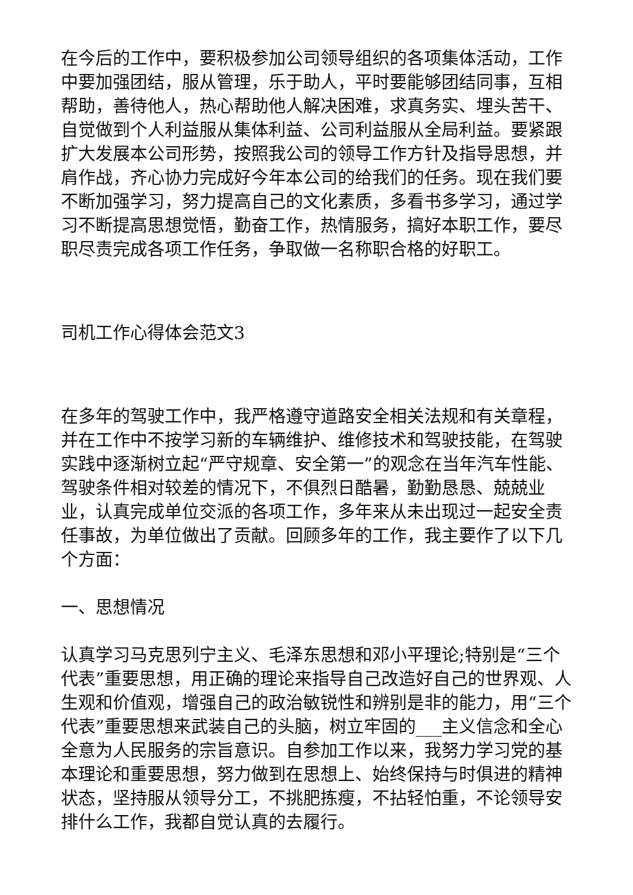在今后的工作中，要积极参加公司领导组织的各项集体活动，工作中要加强团结，服从管理，乐于助人，平时要能够团结同事，互相帮助，善待他人，热心帮助他人解决困难，求真务实、埋头苦干、自觉做到个人利益服从集体利益、公司利益服从全局利益。要紧跟扩大发展本公司形势，按照我公司的领导工作方针及指导思想，并肩作战，齐心协力完成好今年本公司的给我们的任务。现在我们要不断加强学习，努力提高自己的文化素质，多看书多学习，通过学习不断提高思想觉悟，勤奋工作，热情服务，搞好本职工作，要尽职尽责完成各项工作任务，争取做一名称职合格的好职工。
司机工作心得体会范文3
在多年的驾驶工作中，我严格遵守道路安全相关法规和有关章程，并在工作中不按学习新的车辆维护、维修技术和驾驶技能，在驾驶实践中逐渐树立起“严守规章、安全第一”的观念在当年汽车性能、驾驶条件相对较差的情况下，不俱烈日酷暑，勤勤恳恳、兢兢业业，认真完成单位交派的各项工作，多年来从未出现过一起安全责任事故，为单位做出了贡献。回顾多年的工作，我主要作了以下几个方面：
一、思想情况
认真学习马克思列宁主义、毛泽东思想和邓小平理论;特别是“三个代表”重要思想，用正确的理论来指导自己改造好自己的世界观、人生观和价值观，增强自己的政治敏锐性和辨别是非的能力，用“三个代表”重要思想来武装自己的头脑，树立牢固的___主义信念和全心全意为人民服务的宗旨意识。自参加工作以来，我努力学习党的基本理论和重要思想，努力做到在思想上、始终保持与时俱进的精神状态，坚持服从领导分工，不挑肥拣瘦，不拈轻怕重，不论领导安排什么工作，我都自觉认真的去履行。